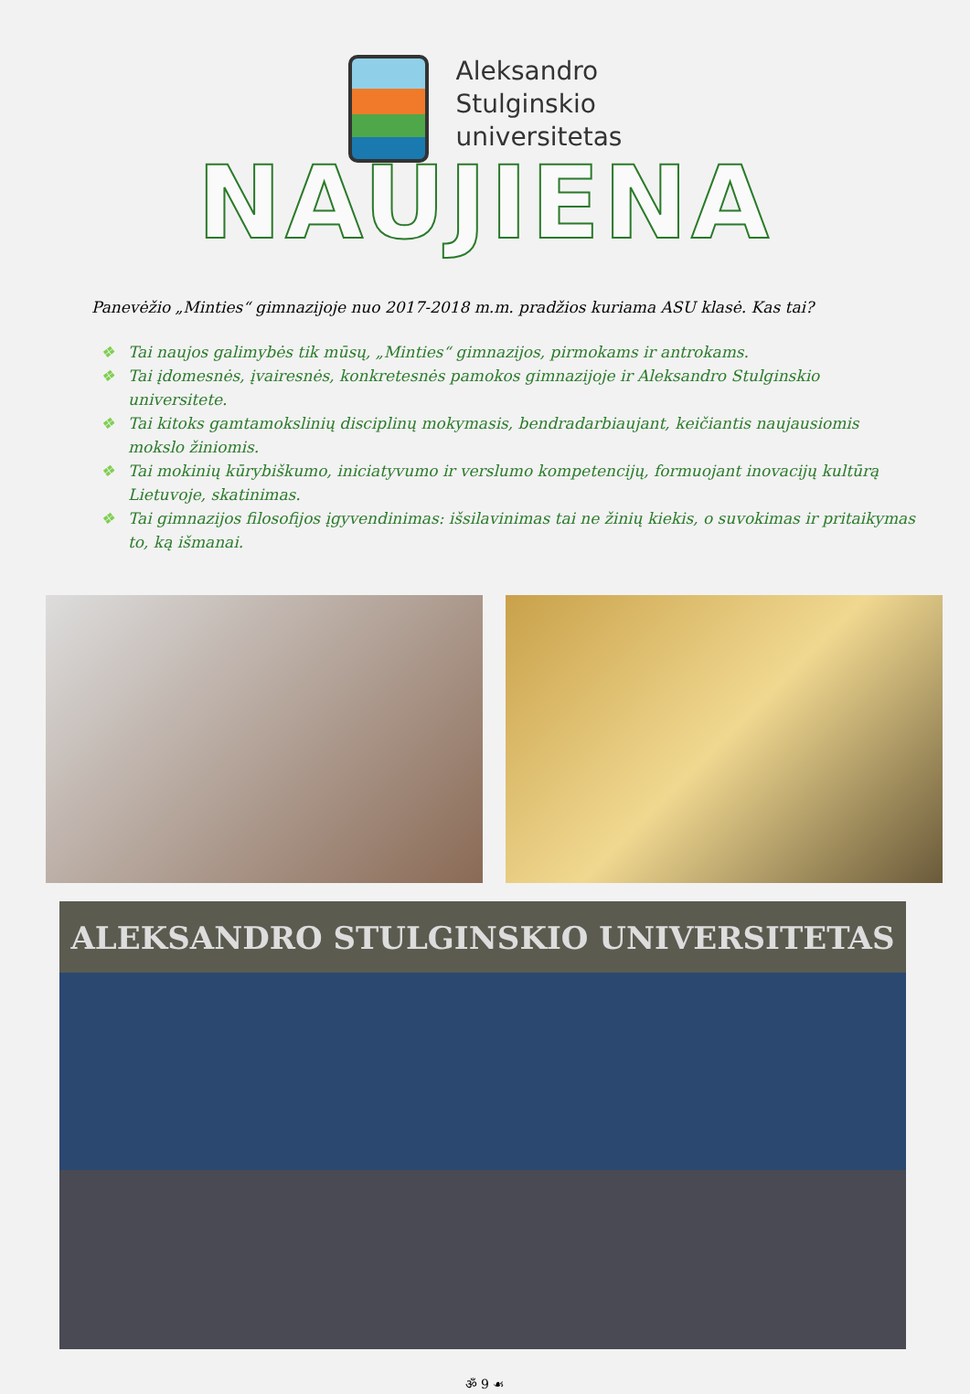Aleksandro
Stulginskio
universitetas
NAUJIENA
Panevėžio „Minties“ gimnazijoje nuo 2017-2018 m.m. pradžios kuriama ASU klasė. Kas tai?
❖ Tai naujos galimybės tik mūsų, „Minties“ gimnazijos, pirmokams ir antrokams.
❖ Tai įdomesnės, įvairesnės, konkretesnės pamokos gimnazijoje ir Aleksandro Stulginskio universitete.
❖ Tai kitoks gamtamokslinių disciplinų mokymasis, bendradarbiaujant, keičiantis naujausiomis mokslo žiniomis.
❖ Tai mokinių kūrybiškumo, iniciatyvumo ir verslumo kompetencijų, formuojant inovacijų kultūrą Lietuvoje, skatinimas.
❖ Tai gimnazijos filosofijos įgyvendinimas: išsilavinimas tai ne žinių kiekis, o suvokimas ir pritaikymas to, ką išmanai.
ALEKSANDRO STULGINSKIO UNIVERSITETAS
ॐ 9 ☙